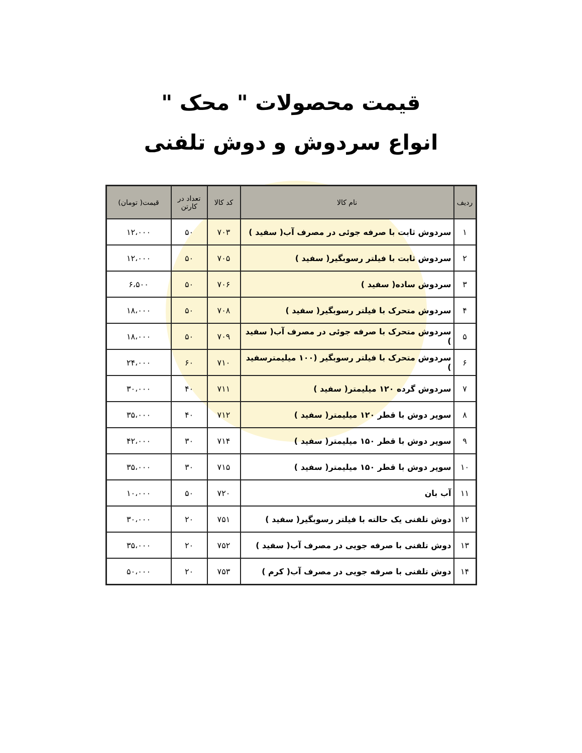قیمت محصولات " محک "
انواع سردوش و دوش تلفنی
| ردیف | نام کالا | کد کالا | تعداد در کارتن | قیمت( تومان) |
| --- | --- | --- | --- | --- |
| ۱ | سردوش ثابت با صرفه جوئی در مصرف آب( سفید ) | ۷۰۳ | ۵۰ | ۱۲،۰۰۰ |
| ۲ | سردوش ثابت با فیلتر رسوبگیر( سفید ) | ۷۰۵ | ۵۰ | ۱۲،۰۰۰ |
| ۳ | سردوش ساده( سفید ) | ۷۰۶ | ۵۰ | ۶،۵۰۰ |
| ۴ | سردوش متحرک با فیلتر رسوبگیر( سفید ) | ۷۰۸ | ۵۰ | ۱۸،۰۰۰ |
| ۵ | سردوش متحرک با صرفه جوئی در مصرف آب( سفید ) | ۷۰۹ | ۵۰ | ۱۸،۰۰۰ |
| ۶ | سردوش متحرک با فیلتر رسوبگیر (۱۰۰ میلیمترسفید ) | ۷۱۰ | ۶۰ | ۲۴،۰۰۰ |
| ۷ | سردوش گرده ۱۲۰ میلیمتر( سفید ) | ۷۱۱ | ۴۰ | ۳۰،۰۰۰ |
| ۸ | سوپر دوش با قطر ۱۲۰ میلیمتر( سفید ) | ۷۱۲ | ۴۰ | ۳۵،۰۰۰ |
| ۹ | سوپر دوش با قطر ۱۵۰ میلیمتر( سفید ) | ۷۱۴ | ۳۰ | ۴۲،۰۰۰ |
| ۱۰ | سوپر دوش با قطر ۱۵۰ میلیمتر( سفید ) | ۷۱۵ | ۳۰ | ۳۵،۰۰۰ |
| ۱۱ | آب بان | ۷۲۰ | ۵۰ | ۱۰،۰۰۰ |
| ۱۲ | دوش تلفنی یک حالته با فیلتر رسوبگیر( سفید ) | ۷۵۱ | ۲۰ | ۳۰،۰۰۰ |
| ۱۳ | دوش تلفنی با صرفه جویی در مصرف آب( سفید ) | ۷۵۲ | ۲۰ | ۳۵،۰۰۰ |
| ۱۴ | دوش تلفنی با صرفه جویی در مصرف آب( کرم ) | ۷۵۳ | ۲۰ | ۵۰،۰۰۰ |